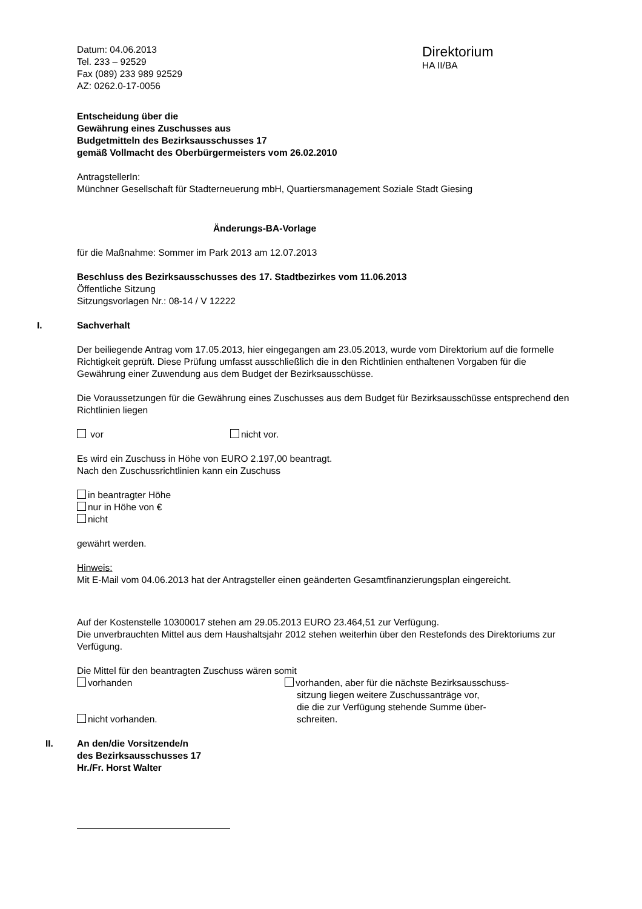Datum: 04.06.2013
Tel. 233 – 92529
Fax (089) 233 989 92529
AZ: 0262.0-17-0056
Direktorium
HA II/BA
Entscheidung über die
Gewährung eines Zuschusses aus
Budgetmitteln des Bezirksausschusses 17
gemäß Vollmacht des Oberbürgermeisters vom 26.02.2010
AntragstellerIn:
Münchner Gesellschaft für Stadterneuerung mbH, Quartiersmanagement Soziale Stadt Giesing
Änderungs-BA-Vorlage
für die Maßnahme: Sommer im Park 2013 am 12.07.2013
Beschluss des Bezirksausschusses des 17. Stadtbezirkes vom 11.06.2013
Öffentliche Sitzung
Sitzungsvorlagen Nr.: 08-14 / V 12222
I.
Sachverhalt
Der beiliegende Antrag vom 17.05.2013, hier eingegangen am 23.05.2013, wurde vom Direktorium auf die formelle Richtigkeit geprüft. Diese Prüfung umfasst ausschließlich die in den Richtlinien enthaltenen Vorgaben für die Gewährung einer Zuwendung aus dem Budget der Bezirksausschüsse.
Die Voraussetzungen für die Gewährung eines Zuschusses aus dem Budget für Bezirksausschüsse entsprechend den Richtlinien liegen
vor nicht vor.
Es wird ein Zuschuss in Höhe von EURO 2.197,00 beantragt.
Nach den Zuschussrichtlinien kann ein Zuschuss
in beantragter Höhe
nur in Höhe von €
nicht
gewährt werden.
Hinweis:
Mit E-Mail vom 04.06.2013 hat der Antragsteller einen geänderten Gesamtfinanzierungsplan eingereicht.
Auf der Kostenstelle 10300017 stehen am 29.05.2013 EURO 23.464,51 zur Verfügung.
Die unverbrauchten Mittel aus dem Haushaltsjahr 2012 stehen weiterhin über den Restefonds des Direktoriums zur Verfügung.
Die Mittel für den beantragten Zuschuss wären somit
vorhanden
nicht vorhanden.
vorhanden, aber für die nächste Bezirksausschuss-
sitzung liegen weitere Zuschussanträge vor,
die die zur Verfügung stehende Summe über-
schreiten.
II.
An den/die Vorsitzende/n
des Bezirksausschusses 17
Hr./Fr. Horst Walter